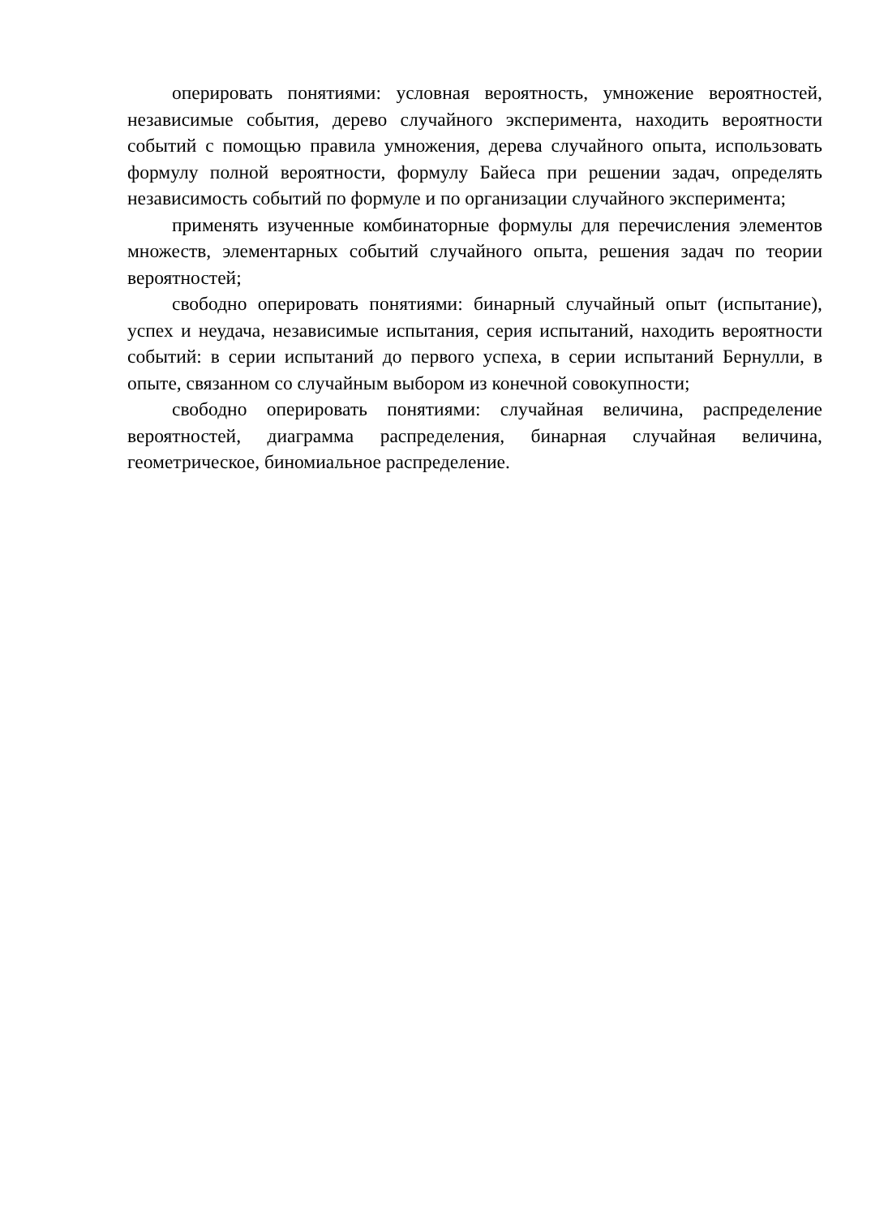оперировать понятиями: условная вероятность, умножение вероятностей, независимые события, дерево случайного эксперимента, находить вероятности событий с помощью правила умножения, дерева случайного опыта, использовать формулу полной вероятности, формулу Байеса при решении задач, определять независимость событий по формуле и по организации случайного эксперимента;
применять изученные комбинаторные формулы для перечисления элементов множеств, элементарных событий случайного опыта, решения задач по теории вероятностей;
свободно оперировать понятиями: бинарный случайный опыт (испытание), успех и неудача, независимые испытания, серия испытаний, находить вероятности событий: в серии испытаний до первого успеха, в серии испытаний Бернулли, в опыте, связанном со случайным выбором из конечной совокупности;
свободно оперировать понятиями: случайная величина, распределение вероятностей, диаграмма распределения, бинарная случайная величина, геометрическое, биномиальное распределение.